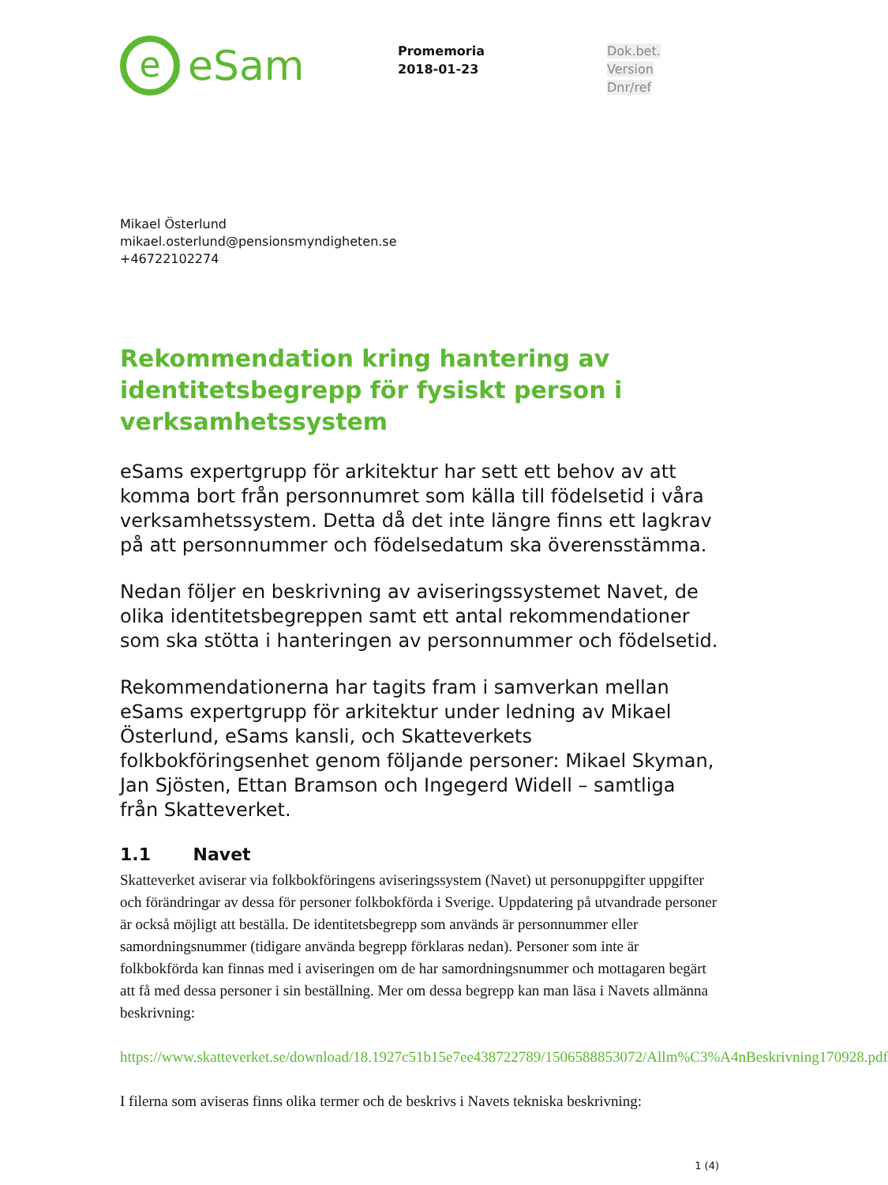e
eSam
Promemoria
2018-01-23
Dok.bet.
Version
Dnr/ref
Mikael Österlund
mikael.osterlund@pensionsmyndigheten.se
+46722102274
Rekommendation kring hantering av identitetsbegrepp för fysiskt person i verksamhetssystem
eSams expertgrupp för arkitektur har sett ett behov av att komma bort från personnumret som källa till födelsetid i våra verksamhetssystem. Detta då det inte längre finns ett lagkrav på att personnummer och födelsedatum ska överensstämma.
Nedan följer en beskrivning av aviseringssystemet Navet, de olika identitetsbegreppen samt ett antal rekommendationer som ska stötta i hanteringen av personnummer och födelsetid.
Rekommendationerna har tagits fram i samverkan mellan eSams expertgrupp för arkitektur under ledning av Mikael Österlund, eSams kansli, och Skatteverkets folkbokföringsenhet genom följande personer: Mikael Skyman, Jan Sjösten, Ettan Bramson och Ingegerd Widell – samtliga från Skatteverket.
1.1 Navet
Skatteverket aviserar via folkbokföringens aviseringssystem (Navet) ut personuppgifter uppgifter och förändringar av dessa för personer folkbokförda i Sverige. Uppdatering på utvandrade personer är också möjligt att beställa. De identitetsbegrepp som används är personnummer eller samordningsnummer (tidigare använda begrepp förklaras nedan). Personer som inte är folkbokförda kan finnas med i aviseringen om de har samordningsnummer och mottagaren begärt att få med dessa personer i sin beställning. Mer om dessa begrepp kan man läsa i Navets allmänna beskrivning:
https://www.skatteverket.se/download/18.1927c51b15e7ee438722789/1506588853072/Allm%C3%A4nBeskrivning170928.pdf
I filerna som aviseras finns olika termer och de beskrivs i Navets tekniska beskrivning:
1 (4)